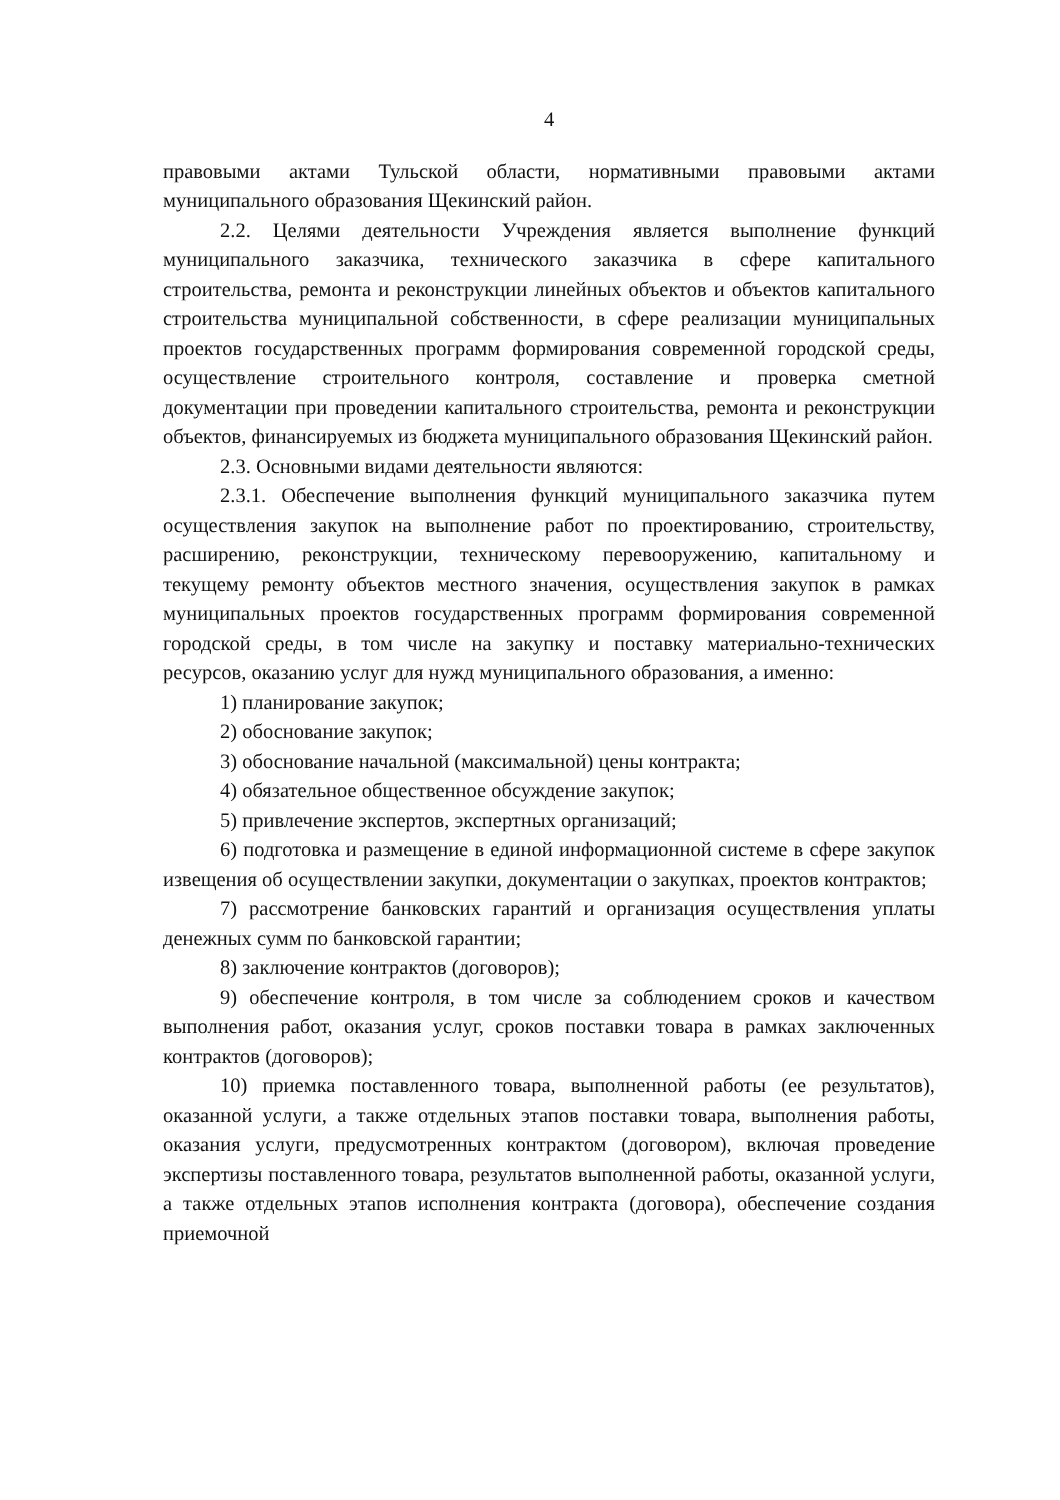4
правовыми актами Тульской области, нормативными правовыми актами муниципального образования Щекинский район.
2.2. Целями деятельности Учреждения является выполнение функций муниципального заказчика, технического заказчика в сфере капитального строительства, ремонта и реконструкции линейных объектов и объектов капитального строительства муниципальной собственности, в сфере реализации муниципальных проектов государственных программ формирования современной городской среды, осуществление строительного контроля, составление и проверка сметной документации при проведении капитального строительства, ремонта и реконструкции объектов, финансируемых из бюджета муниципального образования Щекинский район.
2.3. Основными видами деятельности являются:
2.3.1. Обеспечение выполнения функций муниципального заказчика путем осуществления закупок на выполнение работ по проектированию, строительству, расширению, реконструкции, техническому перевооружению, капитальному и текущему ремонту объектов местного значения, осуществления закупок в рамках муниципальных проектов государственных программ формирования современной городской среды, в том числе на закупку и поставку материально-технических ресурсов, оказанию услуг для нужд муниципального образования, а именно:
1) планирование закупок;
2) обоснование закупок;
3) обоснование начальной (максимальной) цены контракта;
4) обязательное общественное обсуждение закупок;
5) привлечение экспертов, экспертных организаций;
6) подготовка и размещение в единой информационной системе в сфере закупок извещения об осуществлении закупки, документации о закупках, проектов контрактов;
7) рассмотрение банковских гарантий и организация осуществления уплаты денежных сумм по банковской гарантии;
8) заключение контрактов (договоров);
9) обеспечение контроля, в том числе за соблюдением сроков и качеством выполнения работ, оказания услуг, сроков поставки товара в рамках заключенных контрактов (договоров);
10) приемка поставленного товара, выполненной работы (ее результатов), оказанной услуги, а также отдельных этапов поставки товара, выполнения работы, оказания услуги, предусмотренных контрактом (договором), включая проведение экспертизы поставленного товара, результатов выполненной работы, оказанной услуги, а также отдельных этапов исполнения контракта (договора), обеспечение создания приемочной